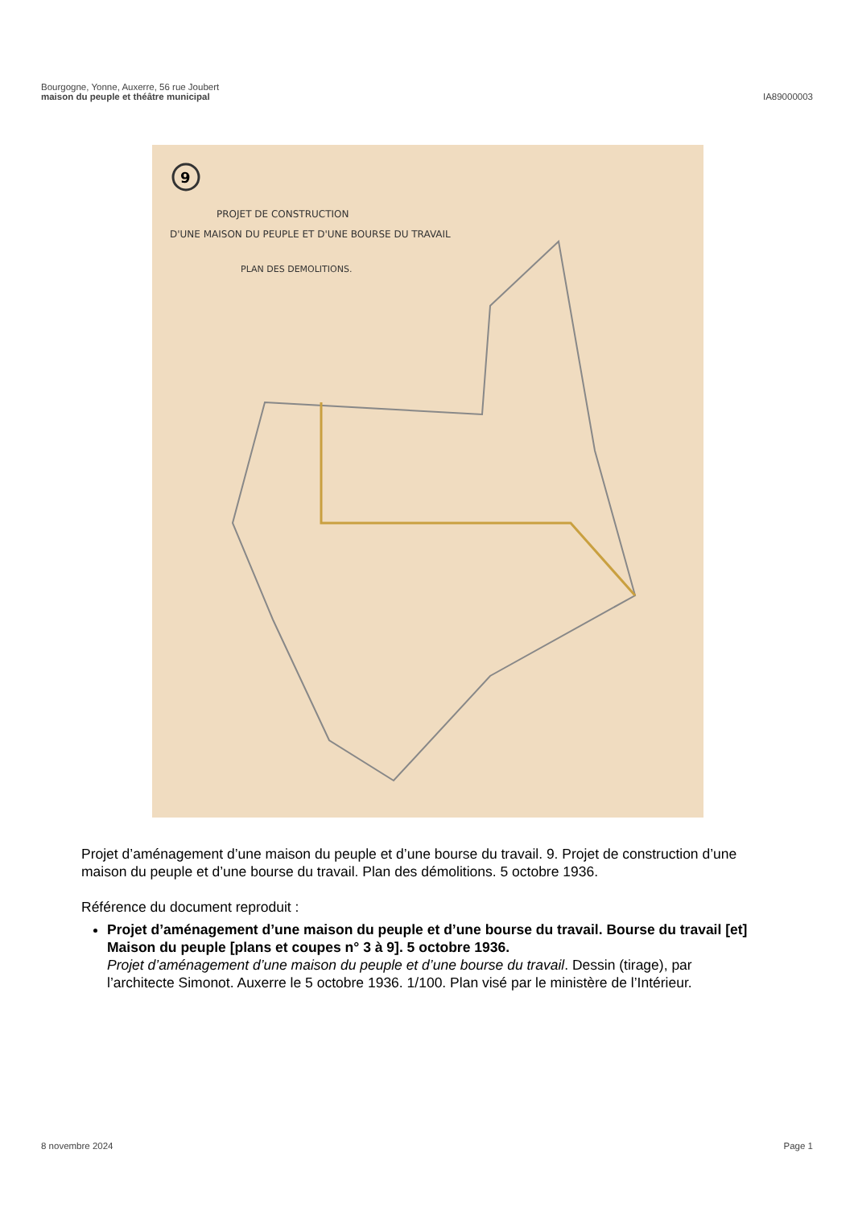Bourgogne, Yonne, Auxerre, 56 rue Joubert
maison du peuple et théâtre municipal
IA89000003
9
PROJET DE CONSTRUCTION
D'UNE MAISON DU PEUPLE ET D'UNE BOURSE DU TRAVAIL
PLAN DES DEMOLITIONS.
Projet d’aménagement d’une maison du peuple et d’une bourse du travail. 9. Projet de construction d’une maison du peuple et d’une bourse du travail. Plan des démolitions. 5 octobre 1936.
Référence du document reproduit :
Projet d’aménagement d’une maison du peuple et d’une bourse du travail. Bourse du travail [et] Maison du peuple [plans et coupes n° 3 à 9]. 5 octobre 1936.
Projet d’aménagement d’une maison du peuple et d’une bourse du travail. Dessin (tirage), par l’architecte Simonot. Auxerre le 5 octobre 1936. 1/100. Plan visé par le ministère de l’Intérieur.
8 novembre 2024 Page 1